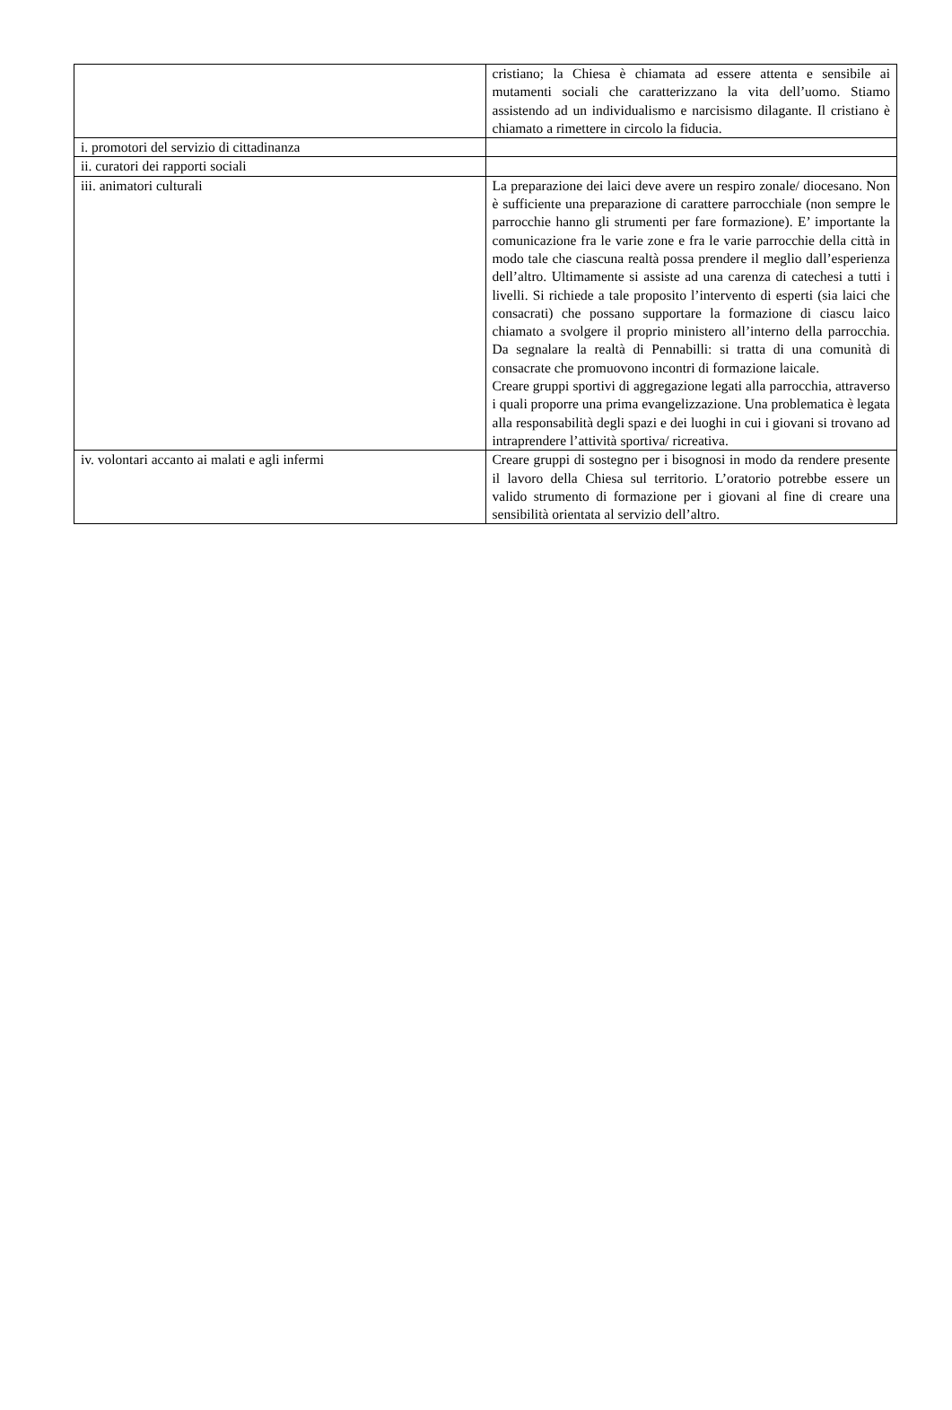| | cristiano; la Chiesa è chiamata ad essere attenta e sensibile ai mutamenti sociali che caratterizzano la vita dell’uomo. Stiamo assistendo ad un individualismo e narcisismo dilagante. Il cristiano è chiamato a rimettere in circolo la fiducia. |
| i. promotori del servizio di cittadinanza | |
| ii. curatori dei rapporti sociali | |
| iii. animatori culturali | La preparazione dei laici deve avere un respiro zonale/ diocesano. Non è sufficiente una preparazione di carattere parrocchiale (non sempre le parrocchie hanno gli strumenti per fare formazione). E’ importante la comunicazione fra le varie zone e fra le varie parrocchie della città in modo tale che ciascuna realtà possa prendere il meglio dall’esperienza dell’altro. Ultimamente si assiste ad una carenza di catechesi a tutti i livelli. Si richiede a tale proposito l’intervento di esperti (sia laici che consacrati) che possano supportare la formazione di ciascu laico chiamato a svolgere il proprio ministero all’interno della parrocchia. Da segnalare la realtà di Pennabilli: si tratta di una comunità di consacrate che promuovono incontri di formazione laicale. Creare gruppi sportivi di aggregazione legati alla parrocchia, attraverso i quali proporre una prima evangelizzazione. Una problematica è legata alla responsabilità degli spazi e dei luoghi in cui i giovani si trovano ad intraprendere l’attività sportiva/ ricreativa. |
| iv. volontari accanto ai malati e agli infermi | Creare gruppi di sostegno per i bisognosi in modo da rendere presente il lavoro della Chiesa sul territorio. L’oratorio potrebbe essere un valido strumento di formazione per i giovani al fine di creare una sensibilità orientata al servizio dell’altro. |